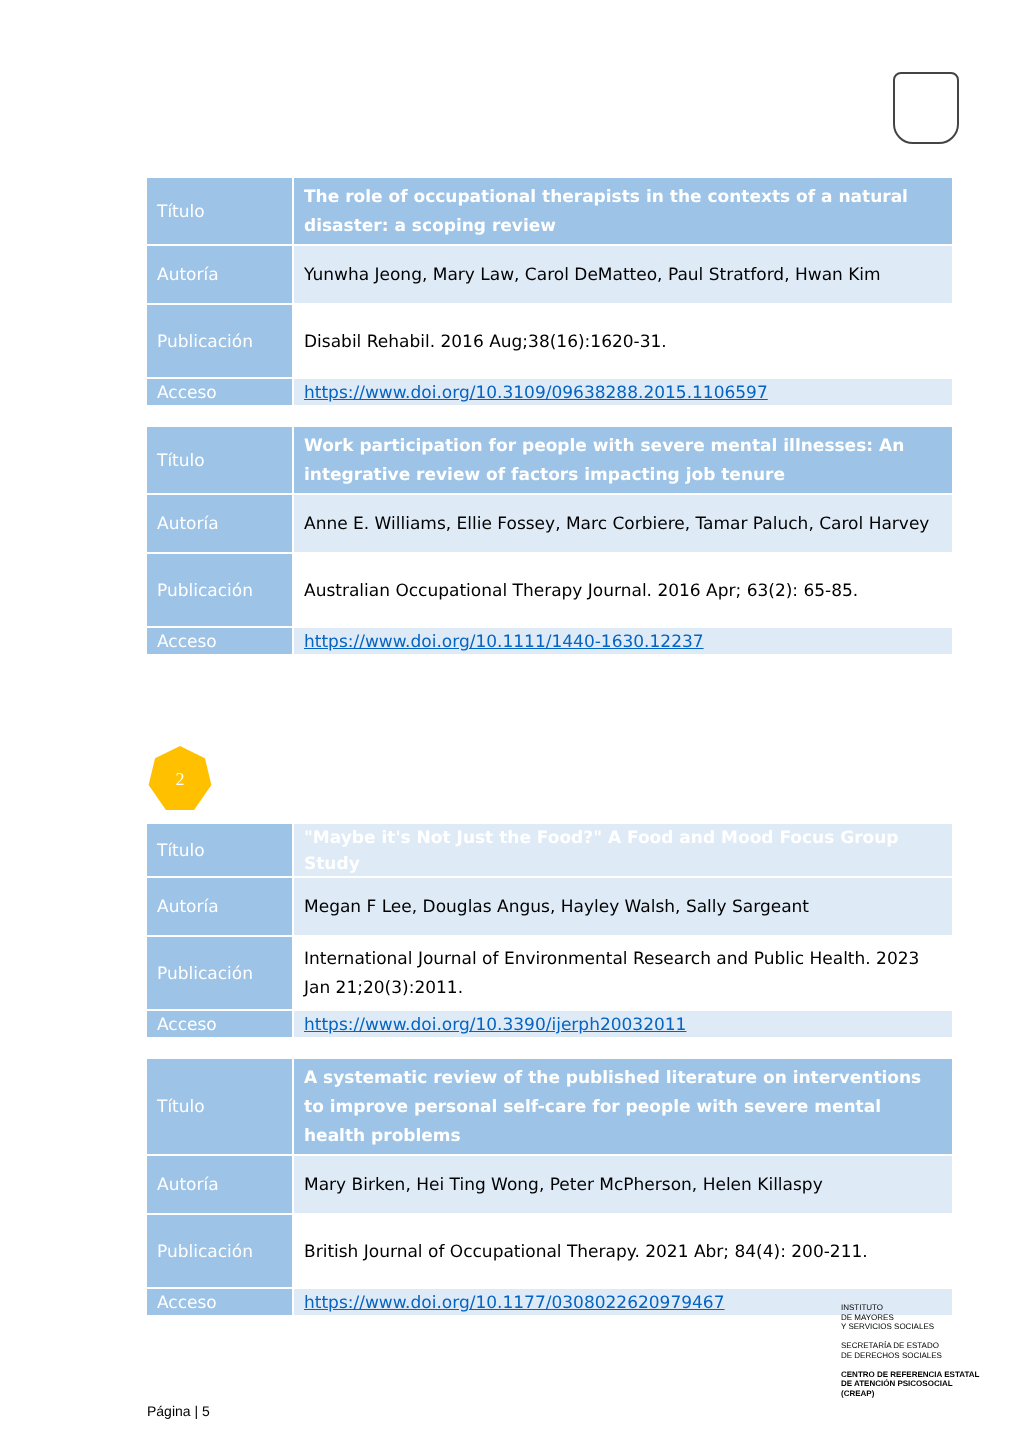| Título | The role of occupational therapists in the contexts of a natural disaster: a scoping review |
| Autoría | Yunwha Jeong, Mary Law, Carol DeMatteo, Paul Stratford, Hwan Kim |
| Publicación | Disabil Rehabil. 2016 Aug;38(16):1620-31. |
| Acceso | https://www.doi.org/10.3109/09638288.2015.1106597 |
| Título | Work participation for people with severe mental illnesses: An integrative review of factors impacting job tenure |
| Autoría | Anne E. Williams, Ellie Fossey, Marc Corbiere, Tamar Paluch, Carol Harvey |
| Publicación | Australian Occupational Therapy Journal. 2016 Apr; 63(2): 65-85. |
| Acceso | https://www.doi.org/10.1111/1440-1630.12237 |
2
| Título | "Maybe it's Not Just the Food?" A Food and Mood Focus Group Study |
| Autoría | Megan F Lee, Douglas Angus, Hayley Walsh, Sally Sargeant |
| Publicación | International Journal of Environmental Research and Public Health. 2023 Jan 21;20(3):2011. |
| Acceso | https://www.doi.org/10.3390/ijerph20032011 |
| Título | A systematic review of the published literature on interventions to improve personal self-care for people with severe mental health problems |
| Autoría | Mary Birken, Hei Ting Wong, Peter McPherson, Helen Killaspy |
| Publicación | British Journal of Occupational Therapy. 2021 Abr; 84(4): 200-211. |
| Acceso | https://www.doi.org/10.1177/0308022620979467 |
INSTITUTO
DE MAYORES
Y SERVICIOS SOCIALES
SECRETARÍA DE ESTADO
DE DERECHOS SOCIALES
CENTRO DE REFERENCIA ESTATAL
DE ATENCIÓN PSICOSOCIAL
(CREAP)
Página | 5